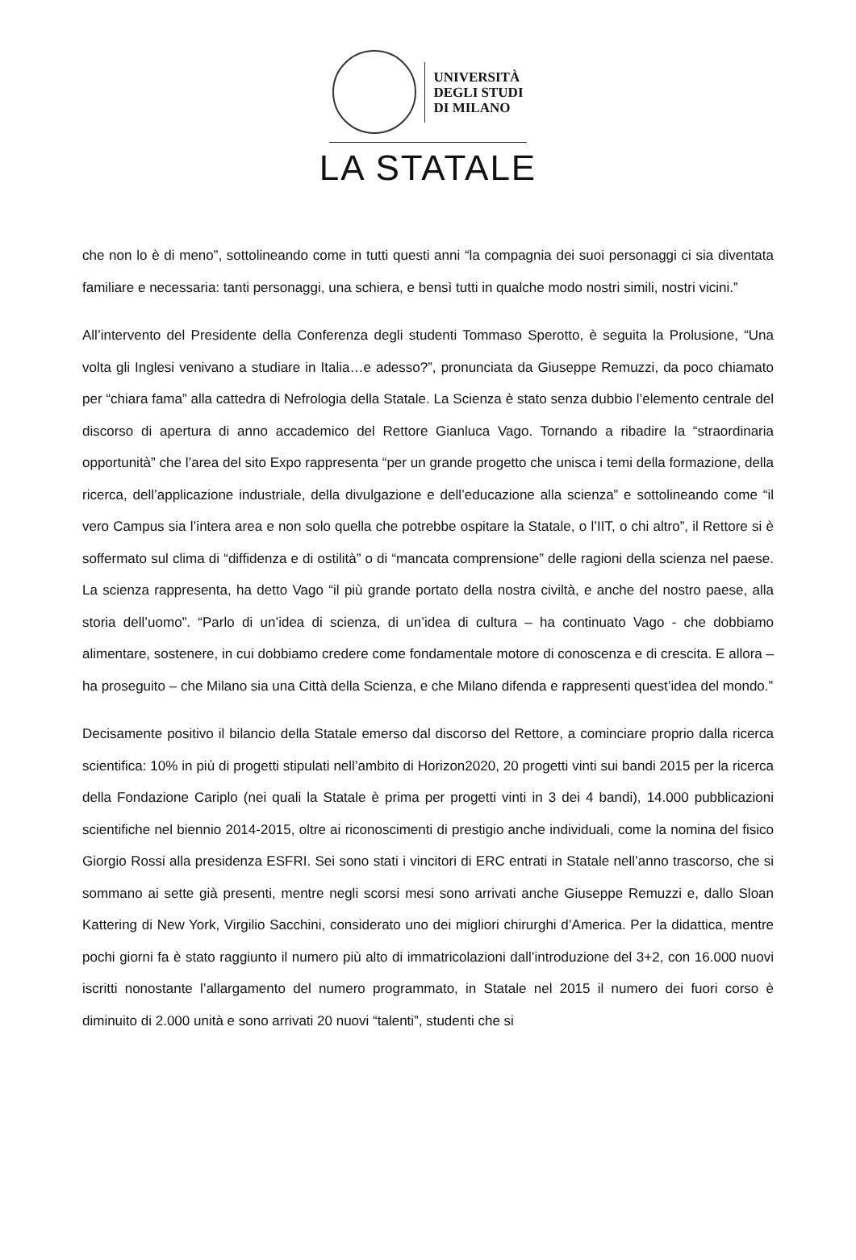UNIVERSITÀ
DEGLI STUDI
DI MILANO
LA STATALE
che non lo è di meno”, sottolineando come in tutti questi anni “la compagnia dei suoi personaggi ci sia diventata familiare e necessaria: tanti personaggi, una schiera, e bensì tutti in qualche modo nostri simili, nostri vicini.”
All’intervento del Presidente della Conferenza degli studenti Tommaso Sperotto, è seguita la Prolusione, “Una volta gli Inglesi venivano a studiare in Italia…e adesso?”, pronunciata da Giuseppe Remuzzi, da poco chiamato per “chiara fama” alla cattedra di Nefrologia della Statale. La Scienza è stato senza dubbio l’elemento centrale del discorso di apertura di anno accademico del Rettore Gianluca Vago. Tornando a ribadire la “straordinaria opportunità” che l’area del sito Expo rappresenta “per un grande progetto che unisca i temi della formazione, della ricerca, dell’applicazione industriale, della divulgazione e dell’educazione alla scienza” e sottolineando come “il vero Campus sia l’intera area e non solo quella che potrebbe ospitare la Statale, o l’IIT, o chi altro”, il Rettore si è soffermato sul clima di “diffidenza e di ostilità” o di “mancata comprensione” delle ragioni della scienza nel paese. La scienza rappresenta, ha detto Vago “il più grande portato della nostra civiltà, e anche del nostro paese, alla storia dell’uomo”. “Parlo di un’idea di scienza, di un’idea di cultura – ha continuato Vago - che dobbiamo alimentare, sostenere, in cui dobbiamo credere come fondamentale motore di conoscenza e di crescita. E allora – ha proseguito – che Milano sia una Città della Scienza, e che Milano difenda e rappresenti quest’idea del mondo.”
Decisamente positivo il bilancio della Statale emerso dal discorso del Rettore, a cominciare proprio dalla ricerca scientifica: 10% in più di progetti stipulati nell’ambito di Horizon2020, 20 progetti vinti sui bandi 2015 per la ricerca della Fondazione Cariplo (nei quali la Statale è prima per progetti vinti in 3 dei 4 bandi), 14.000 pubblicazioni scientifiche nel biennio 2014-2015, oltre ai riconoscimenti di prestigio anche individuali, come la nomina del fisico Giorgio Rossi alla presidenza ESFRI. Sei sono stati i vincitori di ERC entrati in Statale nell’anno trascorso, che si sommano ai sette già presenti, mentre negli scorsi mesi sono arrivati anche Giuseppe Remuzzi e, dallo Sloan Kattering di New York, Virgilio Sacchini, considerato uno dei migliori chirurghi d’America. Per la didattica, mentre pochi giorni fa è stato raggiunto il numero più alto di immatricolazioni dall’introduzione del 3+2, con 16.000 nuovi iscritti nonostante l’allargamento del numero programmato, in Statale nel 2015 il numero dei fuori corso è diminuito di 2.000 unità e sono arrivati 20 nuovi “talenti”, studenti che si